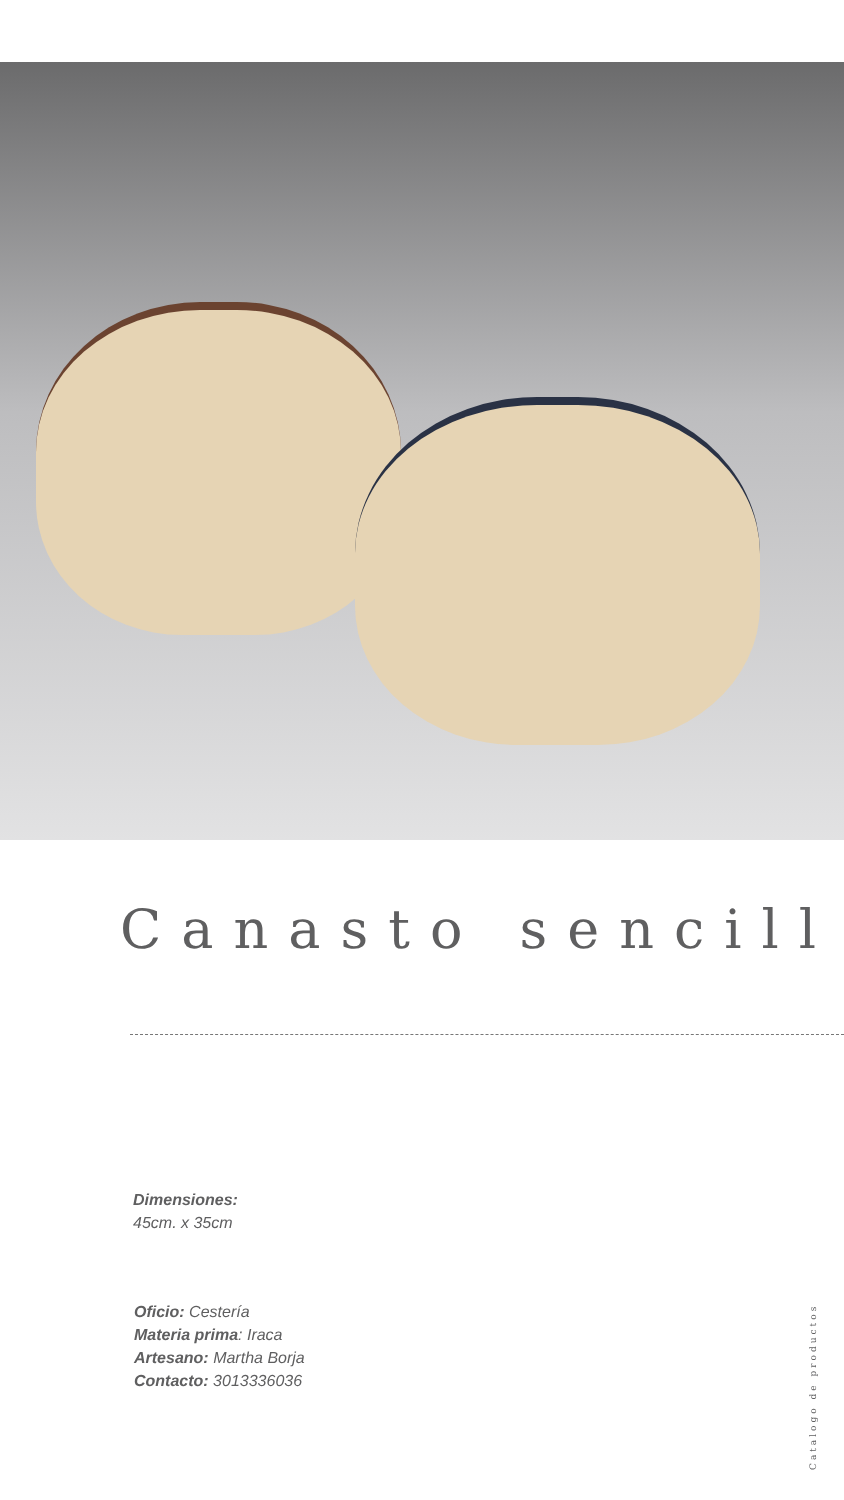Canasto sencill
Dimensiones:
45cm. x 35cm
Oficio: Cestería
Materia prima: Iraca
Artesano: Martha Borja
Contacto: 3013336036
Catalogo de productos